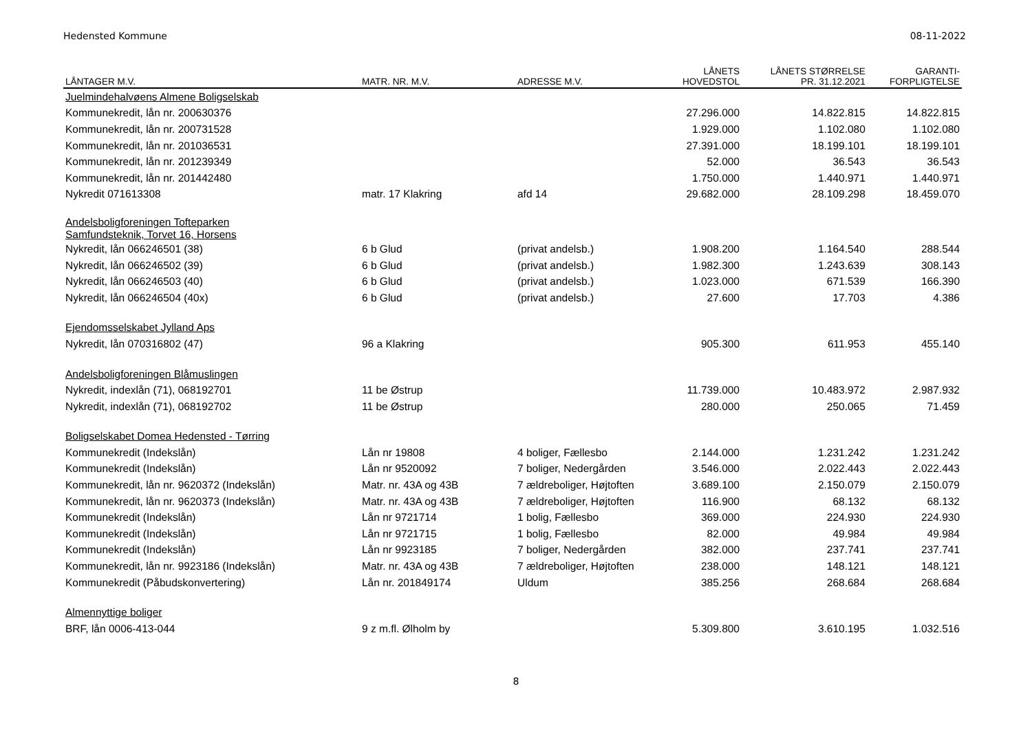Hedensted Kommune 08-11-2022
| LÅNTAGER M.V. | MATR. NR. M.V. | ADRESSE M.V. | LÅNETS HOVEDSTOL | LÅNETS STØRRELSE PR. 31.12.2021 | GARANTI- FORPLIGTELSE |
| --- | --- | --- | --- | --- | --- |
| Juelmindehalvøens Almene Boligselskab | | | | | |
| Kommunekredit, lån nr. 200630376 | | | 27.296.000 | 14.822.815 | 14.822.815 |
| Kommunekredit, lån nr. 200731528 | | | 1.929.000 | 1.102.080 | 1.102.080 |
| Kommunekredit, lån nr. 201036531 | | | 27.391.000 | 18.199.101 | 18.199.101 |
| Kommunekredit, lån nr. 201239349 | | | 52.000 | 36.543 | 36.543 |
| Kommunekredit, lån nr. 201442480 | | | 1.750.000 | 1.440.971 | 1.440.971 |
| Nykredit 071613308 | matr. 17 Klakring | afd 14 | 29.682.000 | 28.109.298 | 18.459.070 |
| Andelsboligforeningen Tofteparken Samfundsteknik, Torvet 16, Horsens | | | | | |
| Nykredit, lån 066246501 (38) | 6 b Glud | (privat andelsb.) | 1.908.200 | 1.164.540 | 288.544 |
| Nykredit, lån 066246502 (39) | 6 b Glud | (privat andelsb.) | 1.982.300 | 1.243.639 | 308.143 |
| Nykredit, lån 066246503 (40) | 6 b Glud | (privat andelsb.) | 1.023.000 | 671.539 | 166.390 |
| Nykredit, lån 066246504 (40x) | 6 b Glud | (privat andelsb.) | 27.600 | 17.703 | 4.386 |
| Ejendomsselskabet Jylland Aps | | | | | |
| Nykredit, lån 070316802 (47) | 96 a Klakring | | 905.300 | 611.953 | 455.140 |
| Andelsboligforeningen Blåmuslingen | | | | | |
| Nykredit, indexlån (71), 068192701 | 11 be Østrup | | 11.739.000 | 10.483.972 | 2.987.932 |
| Nykredit, indexlån (71), 068192702 | 11 be Østrup | | 280.000 | 250.065 | 71.459 |
| Boligselskabet Domea Hedensted - Tørring | | | | | |
| Kommunekredit (Indekslån) | Lån nr 19808 | 4 boliger, Fællesbo | 2.144.000 | 1.231.242 | 1.231.242 |
| Kommunekredit (Indekslån) | Lån nr 9520092 | 7 boliger, Nedergården | 3.546.000 | 2.022.443 | 2.022.443 |
| Kommunekredit, lån nr. 9620372 (Indekslån) | Matr. nr. 43A og 43B | 7 ældreboliger, Højtoften | 3.689.100 | 2.150.079 | 2.150.079 |
| Kommunekredit, lån nr. 9620373 (Indekslån) | Matr. nr. 43A og 43B | 7 ældreboliger, Højtoften | 116.900 | 68.132 | 68.132 |
| Kommunekredit (Indekslån) | Lån nr 9721714 | 1 bolig, Fællesbo | 369.000 | 224.930 | 224.930 |
| Kommunekredit (Indekslån) | Lån nr 9721715 | 1 bolig, Fællesbo | 82.000 | 49.984 | 49.984 |
| Kommunekredit (Indekslån) | Lån nr 9923185 | 7 boliger, Nedergården | 382.000 | 237.741 | 237.741 |
| Kommunekredit, lån nr. 9923186 (Indekslån) | Matr. nr. 43A og 43B | 7 ældreboliger, Højtoften | 238.000 | 148.121 | 148.121 |
| Kommunekredit (Påbudskonvertering) | Lån nr. 201849174 | Uldum | 385.256 | 268.684 | 268.684 |
| Almennyttige boliger | | | | | |
| BRF, lån 0006-413-044 | 9 z m.fl. Ølholm by | | 5.309.800 | 3.610.195 | 1.032.516 |
8